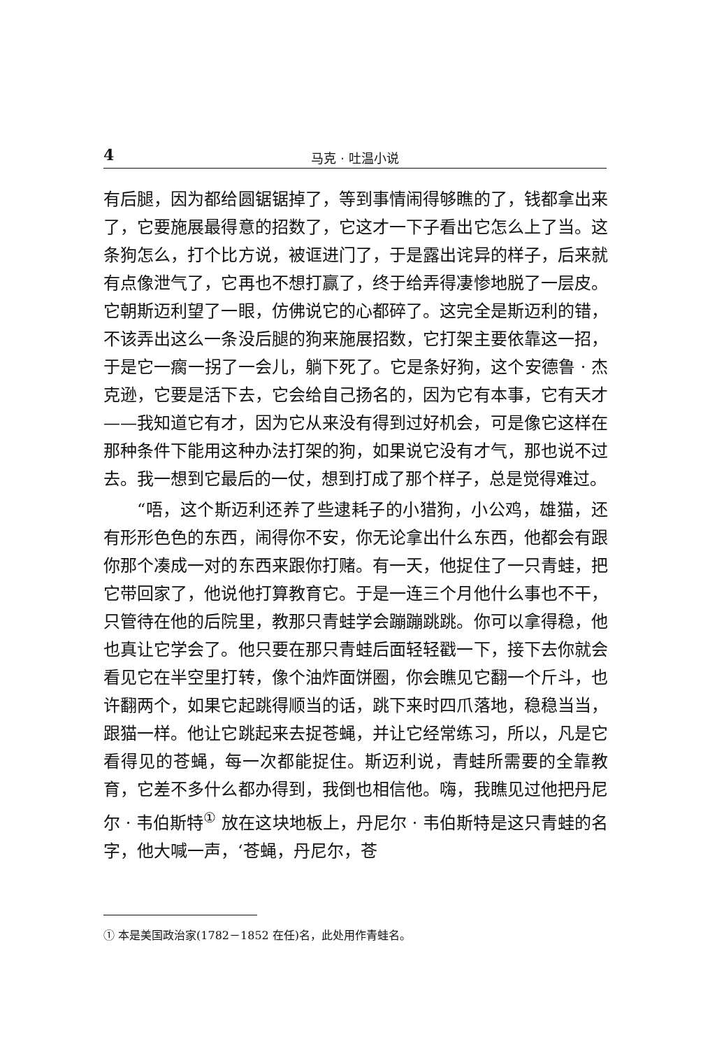4
马克 · 吐温小说
有后腿，因为都给圆锯锯掉了，等到事情闹得够瞧的了，钱都拿出来了，它要施展最得意的招数了，它这才一下子看出它怎么上了当。这条狗怎么，打个比方说，被诓进门了，于是露出诧异的样子，后来就有点像泄气了，它再也不想打赢了，终于给弄得凄惨地脱了一层皮。它朝斯迈利望了一眼，仿佛说它的心都碎了。这完全是斯迈利的错，不该弄出这么一条没后腿的狗来施展招数，它打架主要依靠这一招，于是它一瘸一拐了一会儿，躺下死了。它是条好狗，这个安德鲁 · 杰克逊，它要是活下去，它会给自己扬名的，因为它有本事，它有天才——我知道它有才，因为它从来没有得到过好机会，可是像它这样在那种条件下能用这种办法打架的狗，如果说它没有才气，那也说不过去。我一想到它最后的一仗，想到打成了那个样子，总是觉得难过。
“唔，这个斯迈利还养了些逮耗子的小猎狗，小公鸡，雄猫，还有形形色色的东西，闹得你不安，你无论拿出什么东西，他都会有跟你那个凑成一对的东西来跟你打赌。有一天，他捉住了一只青蛙，把它带回家了，他说他打算教育它。于是一连三个月他什么事也不干，只管待在他的后院里，教那只青蛙学会蹦蹦跳跳。你可以拿得稳，他也真让它学会了。他只要在那只青蛙后面轻轻戳一下，接下去你就会看见它在半空里打转，像个油炸面饼圈，你会瞧见它翻一个斤斗，也许翻两个，如果它起跳得顺当的话，跳下来时四爪落地，稳稳当当，跟猫一样。他让它跳起来去捉苍蝇，并让它经常练习，所以，凡是它看得见的苍蝇，每一次都能捉住。斯迈利说，青蛙所需要的全靠教育，它差不多什么都办得到，我倒也相信他。嗨，我瞧见过他把丹尼尔 · 韦伯斯特<sup>①</sup> 放在这块地板上，丹尼尔 · 韦伯斯特是这只青蛙的名字，他大喊一声，‘苍蝇，丹尼尔，苍
① 本是美国政治家(1782－1852 在任)名，此处用作青蛙名。